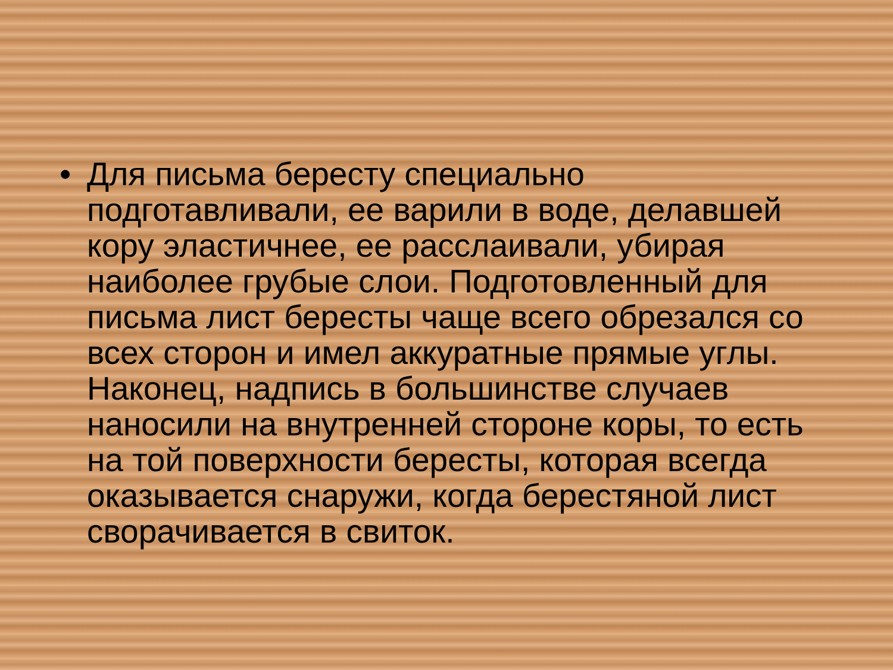• Для письма бересту специально подготавливали, ее варили в воде, делавшей кору эластичнее, ее расслаивали, убирая наиболее грубые слои. Подготовленный для письма лист бересты чаще всего обрезался со всех сторон и имел аккуратные прямые углы. Наконец, надпись в большинстве случаев наносили на внутренней стороне коры, то есть на той поверхности бересты, которая всегда оказывается снаружи, когда берестяной лист сворачивается в свиток.